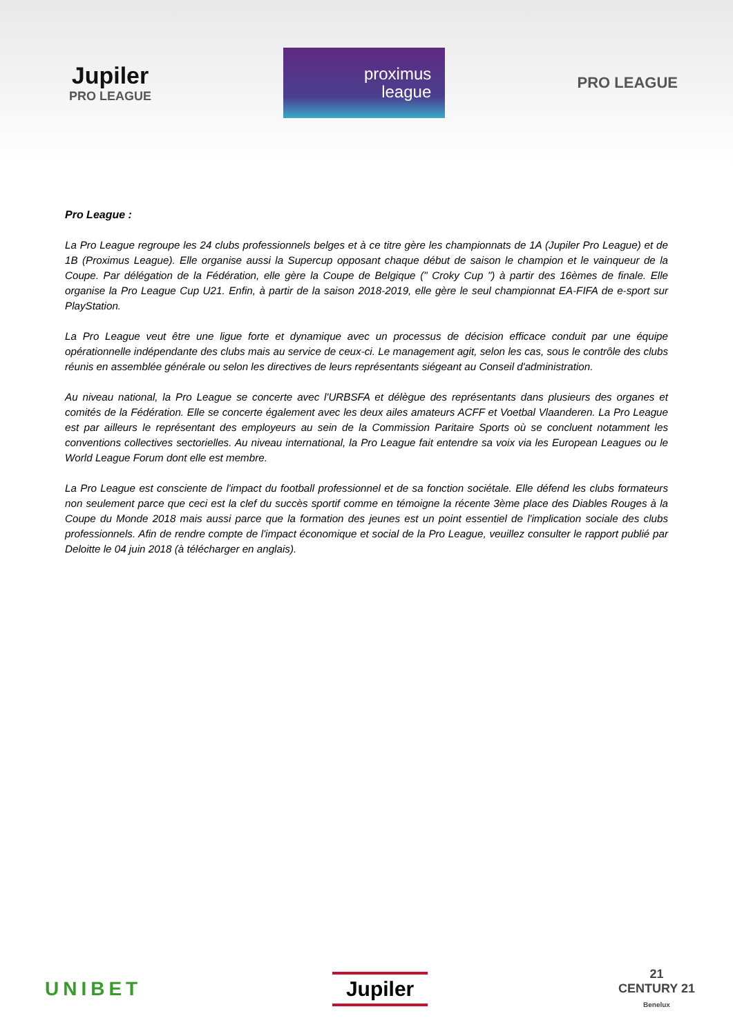Jupiler
PRO LEAGUE
proximus
league
PRO LEAGUE
Pro League :
La Pro League regroupe les 24 clubs professionnels belges et à ce titre gère les championnats de 1A (Jupiler Pro League) et de 1B (Proximus League). Elle organise aussi la Supercup opposant chaque début de saison le champion et le vainqueur de la Coupe. Par délégation de la Fédération, elle gère la Coupe de Belgique (" Croky Cup ") à partir des 16èmes de finale. Elle organise la Pro League Cup U21. Enfin, à partir de la saison 2018-2019, elle gère le seul championnat EA-FIFA de e-sport sur PlayStation.
La Pro League veut être une ligue forte et dynamique avec un processus de décision efficace conduit par une équipe opérationnelle indépendante des clubs mais au service de ceux-ci. Le management agit, selon les cas, sous le contrôle des clubs réunis en assemblée générale ou selon les directives de leurs représentants siégeant au Conseil d'administration.
Au niveau national, la Pro League se concerte avec l'URBSFA et délègue des représentants dans plusieurs des organes et comités de la Fédération. Elle se concerte également avec les deux ailes amateurs ACFF et Voetbal Vlaanderen. La Pro League est par ailleurs le représentant des employeurs au sein de la Commission Paritaire Sports où se concluent notamment les conventions collectives sectorielles. Au niveau international, la Pro League fait entendre sa voix via les European Leagues ou le World League Forum dont elle est membre.
La Pro League est consciente de l'impact du football professionnel et de sa fonction sociétale. Elle défend les clubs formateurs non seulement parce que ceci est la clef du succès sportif comme en témoigne la récente 3ème place des Diables Rouges à la Coupe du Monde 2018 mais aussi parce que la formation des jeunes est un point essentiel de l'implication sociale des clubs professionnels. Afin de rendre compte de l'impact économique et social de la Pro League, veuillez consulter le rapport publié par Deloitte le 04 juin 2018 (à télécharger en anglais).
UNIBET
Jupiler
21
CENTURY 21
Benelux